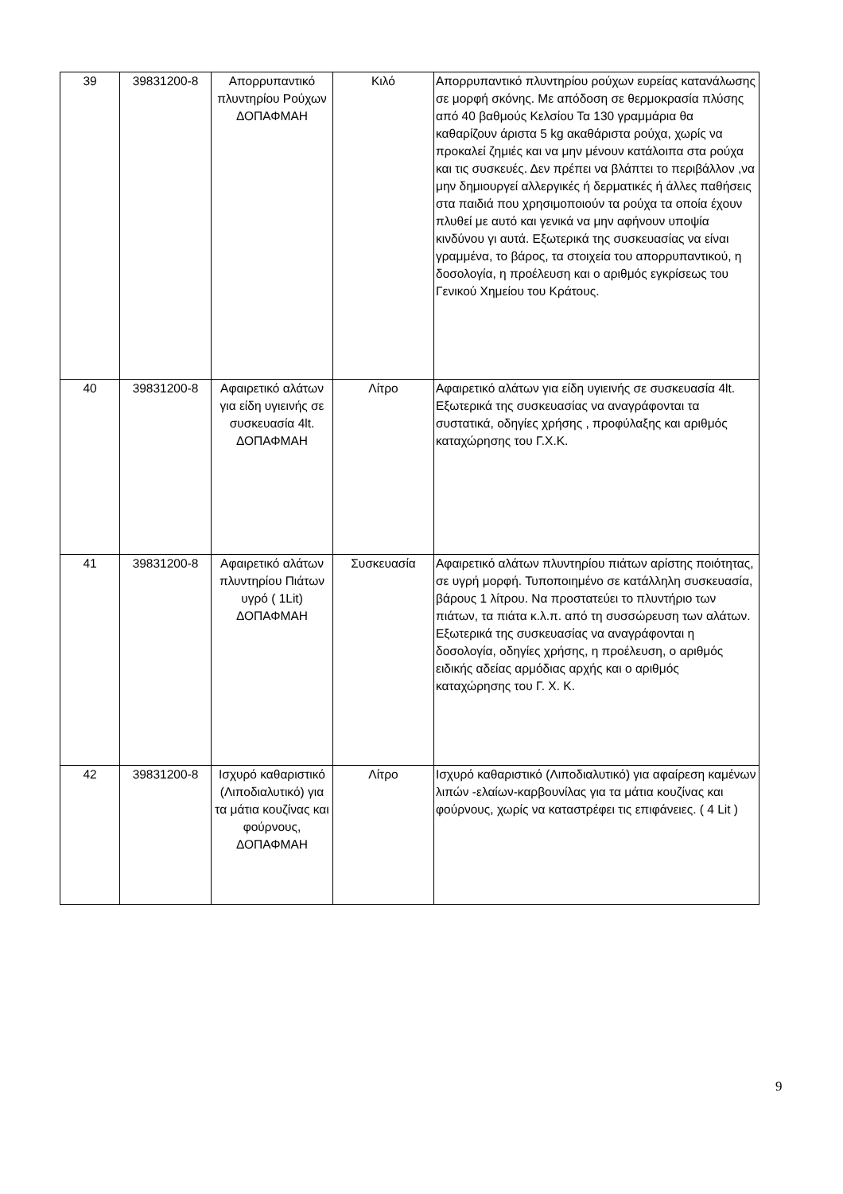| 39 | 39831200-8 | Απορρυπαντικό πλυντηρίου Ρούχων ΔΟΠΑΦΜΑΗ | Κιλό | Απορρυπαντικό πλυντηρίου ρούχων ευρείας κατανάλωσης σε μορφή σκόνης. Με απόδοση σε θερμοκρασία πλύσης από 40 βαθμούς Κελσίου Τα 130 γραμμάρια θα καθαρίζουν άριστα 5 kg ακαθάριστα ρούχα, χωρίς να προκαλεί ζημιές και να μην μένουν κατάλοιπα στα ρούχα και τις συσκευές. Δεν πρέπει να βλάπτει το περιβάλλον ,να μην δημιουργεί αλλεργικές ή δερματικές ή άλλες παθήσεις στα παιδιά που χρησιμοποιούν τα ρούχα τα οποία έχουν πλυθεί με αυτό και γενικά να μην αφήνουν υποψία κινδύνου γι αυτά. Εξωτερικά της συσκευασίας να είναι γραμμένα, το βάρος, τα στοιχεία του απορρυπαντικού, η δοσολογία, η προέλευση και ο αριθμός εγκρίσεως του Γενικού Χημείου του Κράτους. |
| 40 | 39831200-8 | Αφαιρετικό αλάτων για είδη υγιεινής σε συσκευασία 4lt. ΔΟΠΑΦΜΑΗ | Λίτρο | Αφαιρετικό αλάτων για είδη υγιεινής σε συσκευασία 4lt. Εξωτερικά της συσκευασίας να αναγράφονται τα συστατικά, οδηγίες χρήσης , προφύλαξης και αριθμός καταχώρησης του Γ.Χ.Κ. |
| 41 | 39831200-8 | Αφαιρετικό αλάτων πλυντηρίου Πιάτων υγρό ( 1Lit) ΔΟΠΑΦΜΑΗ | Συσκευασία | Αφαιρετικό αλάτων πλυντηρίου πιάτων αρίστης ποιότητας, σε υγρή μορφή. Τυποποιημένο σε κατάλληλη συσκευασία, βάρους 1 λίτρου. Να προστατεύει το πλυντήριο των πιάτων, τα πιάτα κ.λ.π. από τη συσσώρευση των αλάτων. Εξωτερικά της συσκευασίας να αναγράφονται η δοσολογία, οδηγίες χρήσης, η προέλευση, ο αριθμός ειδικής αδείας αρμόδιας αρχής και ο αριθμός καταχώρησης του Γ. Χ. Κ. |
| 42 | 39831200-8 | Ισχυρό καθαριστικό (Λιποδιαλυτικό) για τα μάτια κουζίνας και φούρνους, ΔΟΠΑΦΜΑΗ | Λίτρο | Ισχυρό καθαριστικό (Λιποδιαλυτικό) για αφαίρεση καμένων λιπών -ελαίων-καρβουνίλας για τα μάτια κουζίνας και φούρνους, χωρίς να καταστρέφει τις επιφάνειες. ( 4 Lit ) |
9